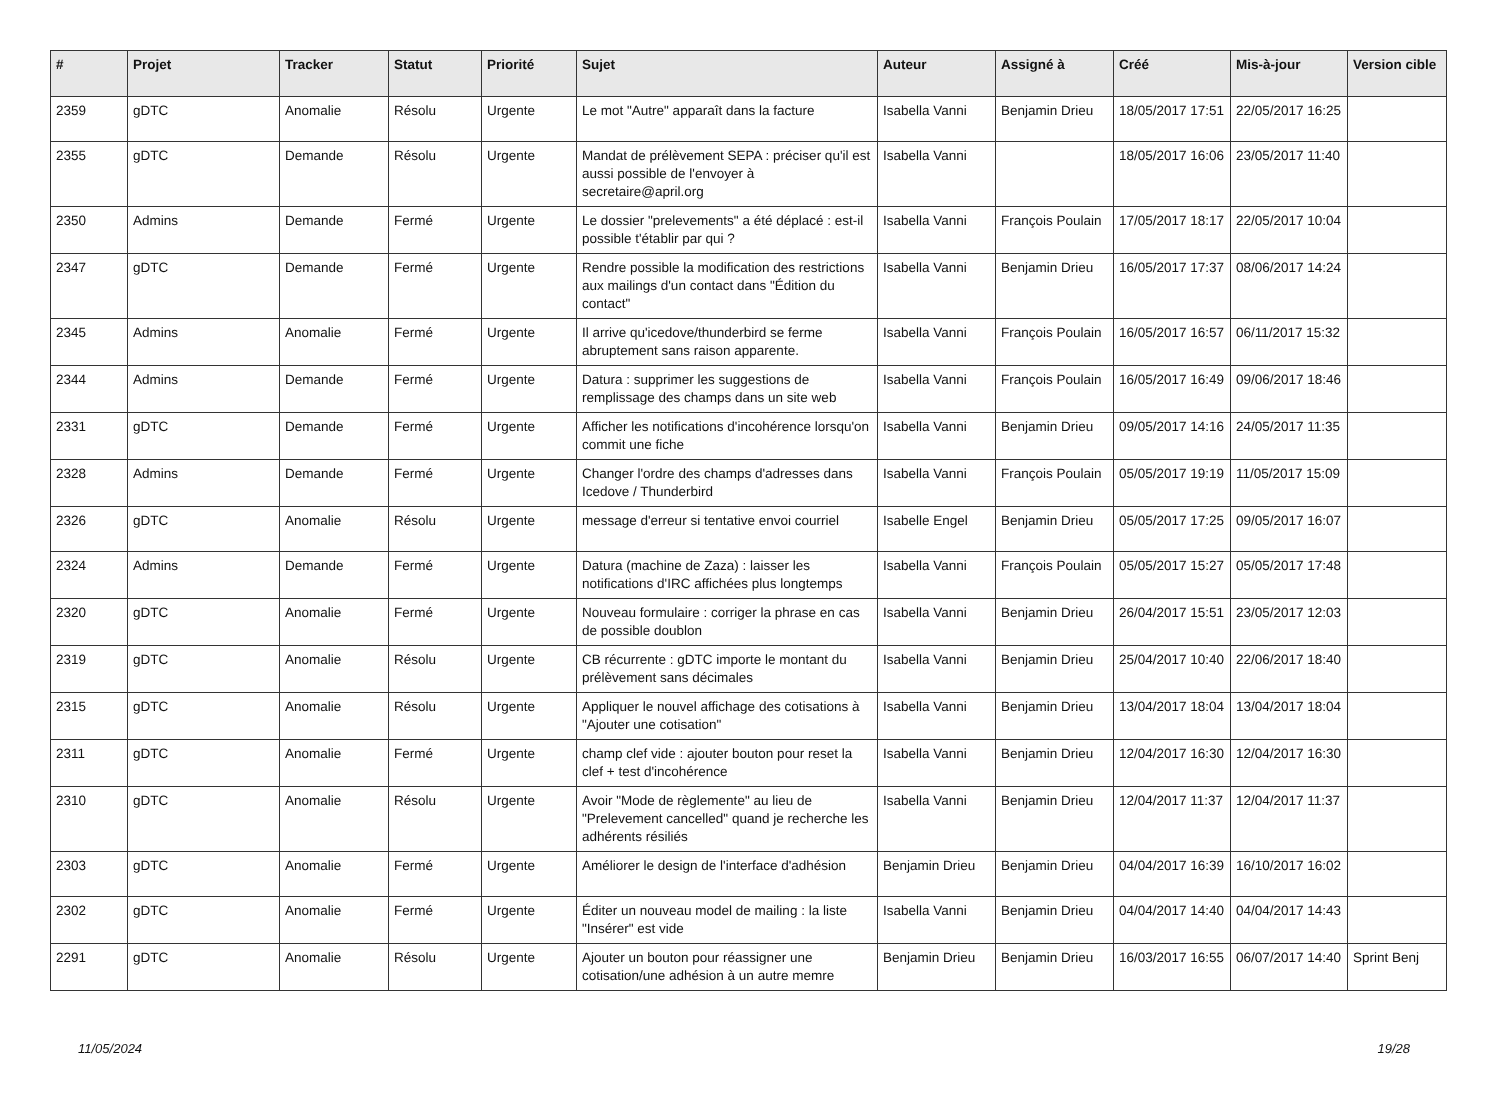| # | Projet | Tracker | Statut | Priorité | Sujet | Auteur | Assigné à | Créé | Mis-à-jour | Version cible |
| --- | --- | --- | --- | --- | --- | --- | --- | --- | --- | --- |
| 2359 | gDTC | Anomalie | Résolu | Urgente | Le mot "Autre" apparaît dans la facture | Isabella Vanni | Benjamin Drieu | 18/05/2017 17:51 | 22/05/2017 16:25 | |
| 2355 | gDTC | Demande | Résolu | Urgente | Mandat de prélèvement SEPA : préciser qu'il est aussi possible de l'envoyer à secretaire@april.org | Isabella Vanni | | 18/05/2017 16:06 | 23/05/2017 11:40 | |
| 2350 | Admins | Demande | Fermé | Urgente | Le dossier "prelevements" a été déplacé : est-il possible t'établir par qui ? | Isabella Vanni | François Poulain | 17/05/2017 18:17 | 22/05/2017 10:04 | |
| 2347 | gDTC | Demande | Fermé | Urgente | Rendre possible la modification des restrictions aux mailings d'un contact dans "Édition du contact" | Isabella Vanni | Benjamin Drieu | 16/05/2017 17:37 | 08/06/2017 14:24 | |
| 2345 | Admins | Anomalie | Fermé | Urgente | Il arrive qu'icedove/thunderbird se ferme abruptement sans raison apparente. | Isabella Vanni | François Poulain | 16/05/2017 16:57 | 06/11/2017 15:32 | |
| 2344 | Admins | Demande | Fermé | Urgente | Datura : supprimer les suggestions de remplissage des champs dans un site web | Isabella Vanni | François Poulain | 16/05/2017 16:49 | 09/06/2017 18:46 | |
| 2331 | gDTC | Demande | Fermé | Urgente | Afficher les notifications d'incohérence lorsqu'on commit une fiche | Isabella Vanni | Benjamin Drieu | 09/05/2017 14:16 | 24/05/2017 11:35 | |
| 2328 | Admins | Demande | Fermé | Urgente | Changer l'ordre des champs d'adresses dans Icedove / Thunderbird | Isabella Vanni | François Poulain | 05/05/2017 19:19 | 11/05/2017 15:09 | |
| 2326 | gDTC | Anomalie | Résolu | Urgente | message d'erreur si tentative envoi courriel | Isabelle Engel | Benjamin Drieu | 05/05/2017 17:25 | 09/05/2017 16:07 | |
| 2324 | Admins | Demande | Fermé | Urgente | Datura (machine de Zaza) : laisser les notifications d'IRC affichées plus longtemps | Isabella Vanni | François Poulain | 05/05/2017 15:27 | 05/05/2017 17:48 | |
| 2320 | gDTC | Anomalie | Fermé | Urgente | Nouveau formulaire : corriger la phrase en cas de possible doublon | Isabella Vanni | Benjamin Drieu | 26/04/2017 15:51 | 23/05/2017 12:03 | |
| 2319 | gDTC | Anomalie | Résolu | Urgente | CB récurrente : gDTC importe le montant du prélèvement sans décimales | Isabella Vanni | Benjamin Drieu | 25/04/2017 10:40 | 22/06/2017 18:40 | |
| 2315 | gDTC | Anomalie | Résolu | Urgente | Appliquer le nouvel affichage des cotisations à "Ajouter une cotisation" | Isabella Vanni | Benjamin Drieu | 13/04/2017 18:04 | 13/04/2017 18:04 | |
| 2311 | gDTC | Anomalie | Fermé | Urgente | champ clef vide : ajouter bouton pour reset la clef + test d'incohérence | Isabella Vanni | Benjamin Drieu | 12/04/2017 16:30 | 12/04/2017 16:30 | |
| 2310 | gDTC | Anomalie | Résolu | Urgente | Avoir "Mode de règlemente" au lieu de "Prelevement cancelled" quand je recherche les adhérents résiliés | Isabella Vanni | Benjamin Drieu | 12/04/2017 11:37 | 12/04/2017 11:37 | |
| 2303 | gDTC | Anomalie | Fermé | Urgente | Améliorer le design de l'interface d'adhésion | Benjamin Drieu | Benjamin Drieu | 04/04/2017 16:39 | 16/10/2017 16:02 | |
| 2302 | gDTC | Anomalie | Fermé | Urgente | Éditer un nouveau model de mailing : la liste "Insérer" est vide | Isabella Vanni | Benjamin Drieu | 04/04/2017 14:40 | 04/04/2017 14:43 | |
| 2291 | gDTC | Anomalie | Résolu | Urgente | Ajouter un bouton pour réassigner une cotisation/une adhésion à un autre memre | Benjamin Drieu | Benjamin Drieu | 16/03/2017 16:55 | 06/07/2017 14:40 | Sprint Benj |
11/05/2024 19/28